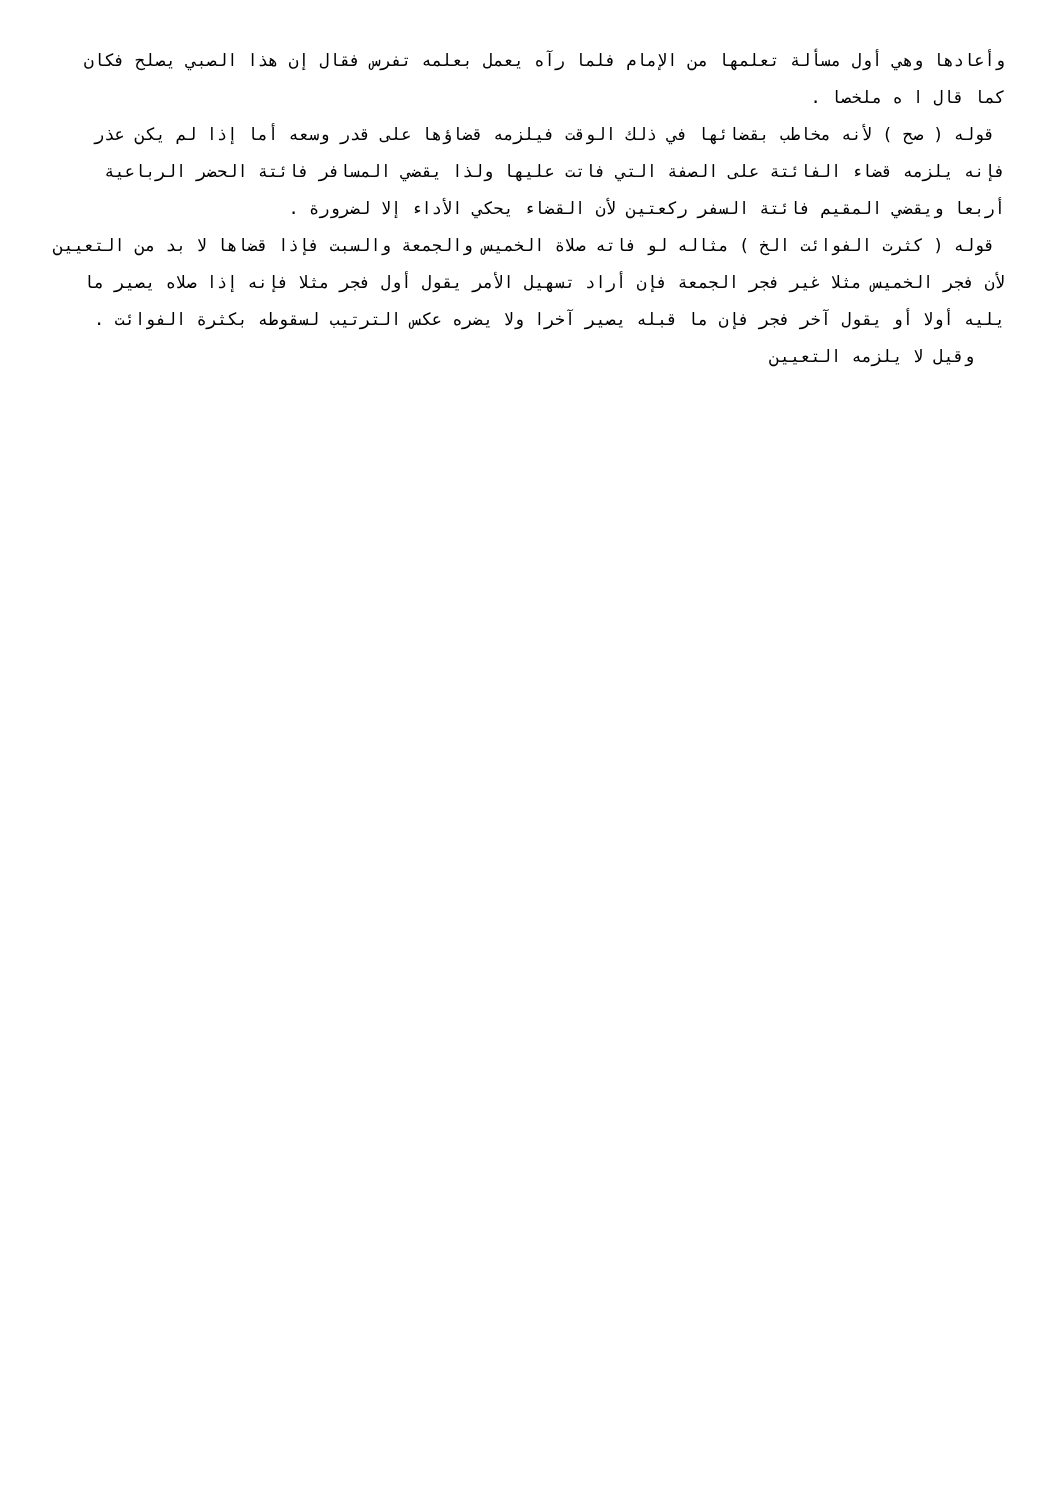وأعادها وهي أول مسألة تعلمها من الإمام فلما رآه يعمل بعلمه تفرس فقال إن هذا الصبي يصلح فكان كما قال ا ه ملخصا .
قوله ( صح ) لأنه مخاطب بقضائها في ذلك الوقت فيلزمه قضاؤها على قدر وسعه أما إذا لم يكن عذر فإنه يلزمه قضاء الفائتة على الصفة التي فاتت عليها ولذا يقضي المسافر فائتة الحضر الرباعية أربعا ويقضي المقيم فائتة السفر ركعتين لأن القضاء يحكي الأداء إلا لضرورة .
قوله ( كثرت الفوائت الخ ) مثاله لو فاته صلاة الخميس والجمعة والسبت فإذا قضاها لا بد من التعيين لأن فجر الخميس مثلا غير فجر الجمعة فإن أراد تسهيل الأمر يقول أول فجر مثلا فإنه إذا صلاه يصير ما يليه أولا أو يقول آخر فجر فإن ما قبله يصير آخرا ولا يضره عكس الترتيب لسقوطه بكثرة الفوائت .
وقيل لا يلزمه التعيين